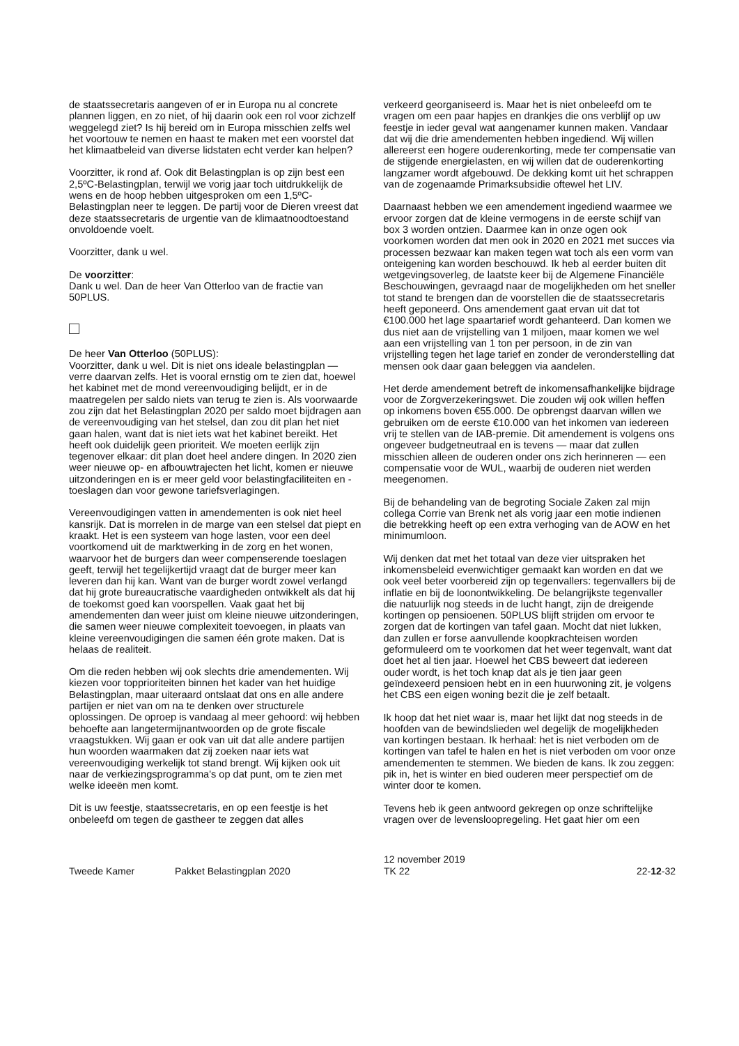de staatssecretaris aangeven of er in Europa nu al concrete plannen liggen, en zo niet, of hij daarin ook een rol voor zichzelf weggelegd ziet? Is hij bereid om in Europa misschien zelfs wel het voortouw te nemen en haast te maken met een voorstel dat het klimaatbeleid van diverse lidstaten echt verder kan helpen?
Voorzitter, ik rond af. Ook dit Belastingplan is op zijn best een 2,5ºC-Belastingplan, terwijl we vorig jaar toch uitdrukkelijk de wens en de hoop hebben uitgesproken om een 1,5ºC-Belastingplan neer te leggen. De partij voor de Dieren vreest dat deze staatssecretaris de urgentie van de klimaatnoodtoestand onvoldoende voelt.
Voorzitter, dank u wel.
De voorzitter:
Dank u wel. Dan de heer Van Otterloo van de fractie van 50PLUS.
De heer Van Otterloo (50PLUS):
Voorzitter, dank u wel. Dit is niet ons ideale belastingplan — verre daarvan zelfs. Het is vooral ernstig om te zien dat, hoewel het kabinet met de mond vereenvoudiging belijdt, er in de maatregelen per saldo niets van terug te zien is. Als voorwaarde zou zijn dat het Belastingplan 2020 per saldo moet bijdragen aan de vereenvoudiging van het stelsel, dan zou dit plan het niet gaan halen, want dat is niet iets wat het kabinet bereikt. Het heeft ook duidelijk geen prioriteit. We moeten eerlijk zijn tegenover elkaar: dit plan doet heel andere dingen. In 2020 zien weer nieuwe op- en afbouwtrajecten het licht, komen er nieuwe uitzonderingen en is er meer geld voor belastingfaciliteiten en -toeslagen dan voor gewone tariefsverlagingen.
Vereenvoudigingen vatten in amendementen is ook niet heel kansrijk. Dat is morrelen in de marge van een stelsel dat piept en kraakt. Het is een systeem van hoge lasten, voor een deel voortkomend uit de marktwerking in de zorg en het wonen, waarvoor het de burgers dan weer compenserende toeslagen geeft, terwijl het tegelijkertijd vraagt dat de burger meer kan leveren dan hij kan. Want van de burger wordt zowel verlangd dat hij grote bureaucratische vaardigheden ontwikkelt als dat hij de toekomst goed kan voorspellen. Vaak gaat het bij amendementen dan weer juist om kleine nieuwe uitzonderingen, die samen weer nieuwe complexiteit toevoegen, in plaats van kleine vereenvoudigingen die samen één grote maken. Dat is helaas de realiteit.
Om die reden hebben wij ook slechts drie amendementen. Wij kiezen voor topprioriteiten binnen het kader van het huidige Belastingplan, maar uiteraard ontslaat dat ons en alle andere partijen er niet van om na te denken over structurele oplossingen. De oproep is vandaag al meer gehoord: wij hebben behoefte aan langetermijnantwoorden op de grote fiscale vraagstukken. Wij gaan er ook van uit dat alle andere partijen hun woorden waarmaken dat zij zoeken naar iets wat vereenvoudiging werkelijk tot stand brengt. Wij kijken ook uit naar de verkiezingsprogramma's op dat punt, om te zien met welke ideeën men komt.
Dit is uw feestje, staatssecretaris, en op een feestje is het onbeleefd om tegen de gastheer te zeggen dat alles
verkeerd georganiseerd is. Maar het is niet onbeleefd om te vragen om een paar hapjes en drankjes die ons verblijf op uw feestje in ieder geval wat aangenamer kunnen maken. Vandaar dat wij die drie amendementen hebben ingediend. Wij willen allereerst een hogere ouderenkorting, mede ter compensatie van de stijgende energielasten, en wij willen dat de ouderenkorting langzamer wordt afgebouwd. De dekking komt uit het schrappen van de zogenaamde Primarksubsidie oftewel het LIV.
Daarnaast hebben we een amendement ingediend waarmee we ervoor zorgen dat de kleine vermogens in de eerste schijf van box 3 worden ontzien. Daarmee kan in onze ogen ook voorkomen worden dat men ook in 2020 en 2021 met succes via processen bezwaar kan maken tegen wat toch als een vorm van onteigening kan worden beschouwd. Ik heb al eerder buiten dit wetgevingsoverleg, de laatste keer bij de Algemene Financiële Beschouwingen, gevraagd naar de mogelijkheden om het sneller tot stand te brengen dan de voorstellen die de staatssecretaris heeft geponeerd. Ons amendement gaat ervan uit dat tot €100.000 het lage spaartarief wordt gehanteerd. Dan komen we dus niet aan de vrijstelling van 1 miljoen, maar komen we wel aan een vrijstelling van 1 ton per persoon, in de zin van vrijstelling tegen het lage tarief en zonder de veronderstelling dat mensen ook daar gaan beleggen via aandelen.
Het derde amendement betreft de inkomensafhankelijke bijdrage voor de Zorgverzekeringswet. Die zouden wij ook willen heffen op inkomens boven €55.000. De opbrengst daarvan willen we gebruiken om de eerste €10.000 van het inkomen van iedereen vrij te stellen van de IAB-premie. Dit amendement is volgens ons ongeveer budgetneutraal en is tevens — maar dat zullen misschien alleen de ouderen onder ons zich herinneren — een compensatie voor de WUL, waarbij de ouderen niet werden meegenomen.
Bij de behandeling van de begroting Sociale Zaken zal mijn collega Corrie van Brenk net als vorig jaar een motie indienen die betrekking heeft op een extra verhoging van de AOW en het minimumloon.
Wij denken dat met het totaal van deze vier uitspraken het inkomensbeleid evenwichtiger gemaakt kan worden en dat we ook veel beter voorbereid zijn op tegenvallers: tegenvallers bij de inflatie en bij de loonontwikkeling. De belangrijkste tegenvaller die natuurlijk nog steeds in de lucht hangt, zijn de dreigende kortingen op pensioenen. 50PLUS blijft strijden om ervoor te zorgen dat de kortingen van tafel gaan. Mocht dat niet lukken, dan zullen er forse aanvullende koopkrachteisen worden geformuleerd om te voorkomen dat het weer tegenvalt, want dat doet het al tien jaar. Hoewel het CBS beweert dat iedereen ouder wordt, is het toch knap dat als je tien jaar geen geïndexeerd pensioen hebt en in een huurwoning zit, je volgens het CBS een eigen woning bezit die je zelf betaalt.
Ik hoop dat het niet waar is, maar het lijkt dat nog steeds in de hoofden van de bewindslieden wel degelijk de mogelijkheden van kortingen bestaan. Ik herhaal: het is niet verboden om de kortingen van tafel te halen en het is niet verboden om voor onze amendementen te stemmen. We bieden de kans. Ik zou zeggen: pik in, het is winter en bied ouderen meer perspectief om de winter door te komen.
Tevens heb ik geen antwoord gekregen op onze schriftelijke vragen over de levensloopregeling. Het gaat hier om een
Tweede Kamer
Pakket Belastingplan 2020
12 november 2019
TK 22
22-12-32